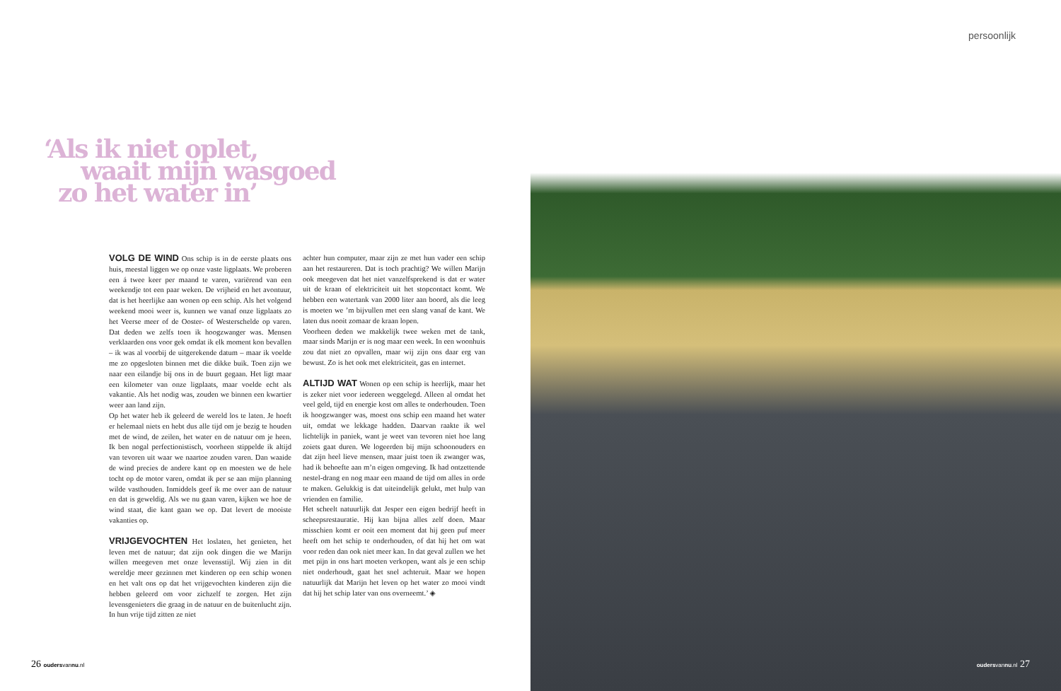‘Als ik niet oplet,
waait mijn wasgoed
zo het water in’
VOLG DE WIND Ons schip is in de eerste plaats ons huis, meestal liggen we op onze vaste ligplaats. We proberen een á twee keer per maand te varen, variërend van een weekendje tot een paar weken. De vrijheid en het avontuur, dat is het heerlijke aan wonen op een schip. Als het volgend weekend mooi weer is, kunnen we vanaf onze ligplaats zo het Veerse meer of de Ooster- of Westerschelde op varen. Dat deden we zelfs toen ik hoogzwanger was. Mensen verklaarden ons voor gek omdat ik elk moment kon bevallen – ik was al voorbij de uitgerekende datum – maar ik voelde me zo opgesloten binnen met die dikke buik. Toen zijn we naar een eilandje bij ons in de buurt gegaan. Het ligt maar een kilometer van onze ligplaats, maar voelde echt als vakantie. Als het nodig was, zouden we binnen een kwartier weer aan land zijn.
Op het water heb ik geleerd de wereld los te laten. Je hoeft er helemaal niets en hebt dus alle tijd om je bezig te houden met de wind, de zeilen, het water en de natuur om je heen. Ik ben nogal perfectionistisch, voorheen stippelde ik altijd van tevoren uit waar we naartoe zouden varen. Dan waaide de wind precies de andere kant op en moesten we de hele tocht op de motor varen, omdat ik per se aan mijn planning wilde vasthouden. Inmiddels geef ik me over aan de natuur en dat is geweldig. Als we nu gaan varen, kijken we hoe de wind staat, die kant gaan we op. Dat levert de mooiste vakanties op.
VRIJGEVOCHTEN Het loslaten, het genieten, het leven met de natuur; dat zijn ook dingen die we Marijn willen meegeven met onze levensstijl. Wij zien in dit wereldje meer gezinnen met kinderen op een schip wonen en het valt ons op dat het vrijgevochten kinderen zijn die hebben geleerd om voor zichzelf te zorgen. Het zijn levensgenieters die graag in de natuur en de buitenlucht zijn. In hun vrije tijd zitten ze niet
achter hun computer, maar zijn ze met hun vader een schip aan het restaureren. Dat is toch prachtig? We willen Marijn ook meegeven dat het niet vanzelfsprekend is dat er water uit de kraan of elektriciteit uit het stopcontact komt. We hebben een watertank van 2000 liter aan boord, als die leeg is moeten we ’m bijvullen met een slang vanaf de kant. We laten dus nooit zomaar de kraan lopen.
Voorheen deden we makkelijk twee weken met de tank, maar sinds Marijn er is nog maar een week. In een woonhuis zou dat niet zo opvallen, maar wij zijn ons daar erg van bewust. Zo is het ook met elektriciteit, gas en internet.
ALTIJD WAT Wonen op een schip is heerlijk, maar het is zeker niet voor iedereen weggelegd. Alleen al omdat het veel geld, tijd en energie kost om alles te onderhouden. Toen ik hoogzwanger was, moest ons schip een maand het water uit, omdat we lekkage hadden. Daarvan raakte ik wel lichtelijk in paniek, want je weet van tevoren niet hoe lang zoiets gaat duren. We logeerden bij mijn schoonouders en dat zijn heel lieve mensen, maar juist toen ik zwanger was, had ik behoefte aan m’n eigen omgeving. Ik had ontzettende nestel-drang en nog maar een maand de tijd om alles in orde te maken. Gelukkig is dat uiteindelijk gelukt, met hulp van vrienden en familie.
Het scheelt natuurlijk dat Jesper een eigen bedrijf heeft in scheepsrestauratie. Hij kan bijna alles zelf doen. Maar misschien komt er ooit een moment dat hij geen puf meer heeft om het schip te onderhouden, of dat hij het om wat voor reden dan ook niet meer kan. In dat geval zullen we het met pijn in ons hart moeten verkopen, want als je een schip niet onderhoudt, gaat het snel achteruit. Maar we hopen natuurlijk dat Marijn het leven op het water zo mooi vindt dat hij het schip later van ons overneemt.’ ◈
26 oudersvannu.nl
persoonlijk
oudersvannu.nl 27